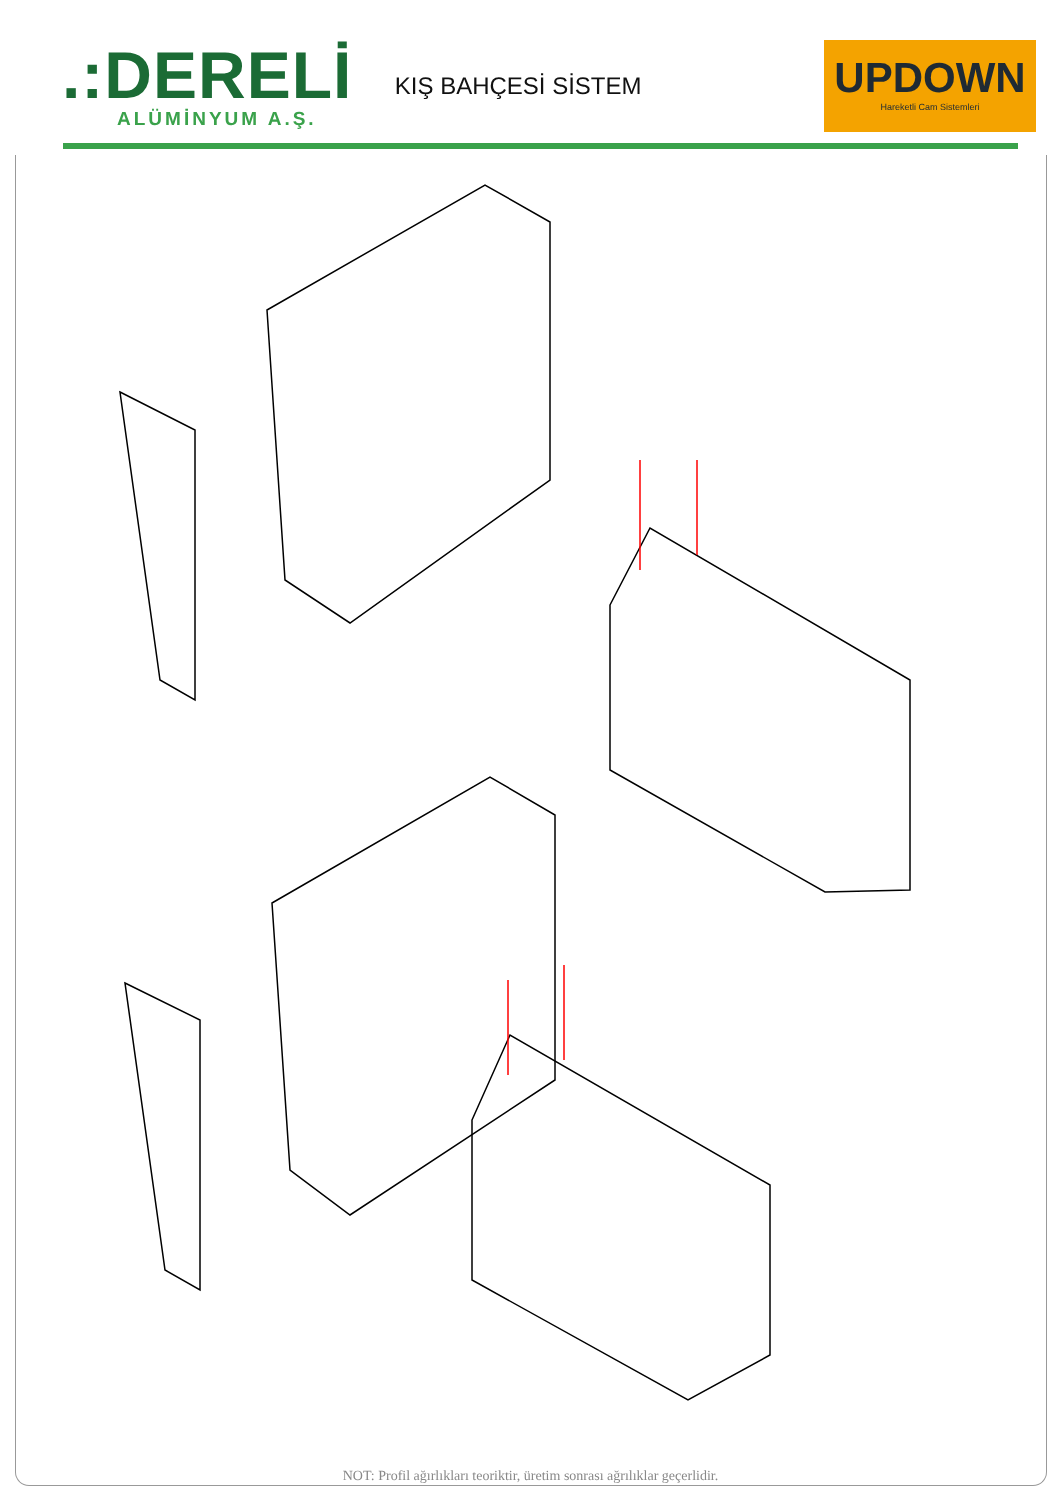.:DERELİ
ALÜMİNYUM A.Ş.
KIŞ BAHÇESİ SİSTEM
UPDOWN
Hareketli Cam Sistemleri
NOT: Profil ağırlıkları teoriktir, üretim sonrası ağrılıklar geçerlidir.